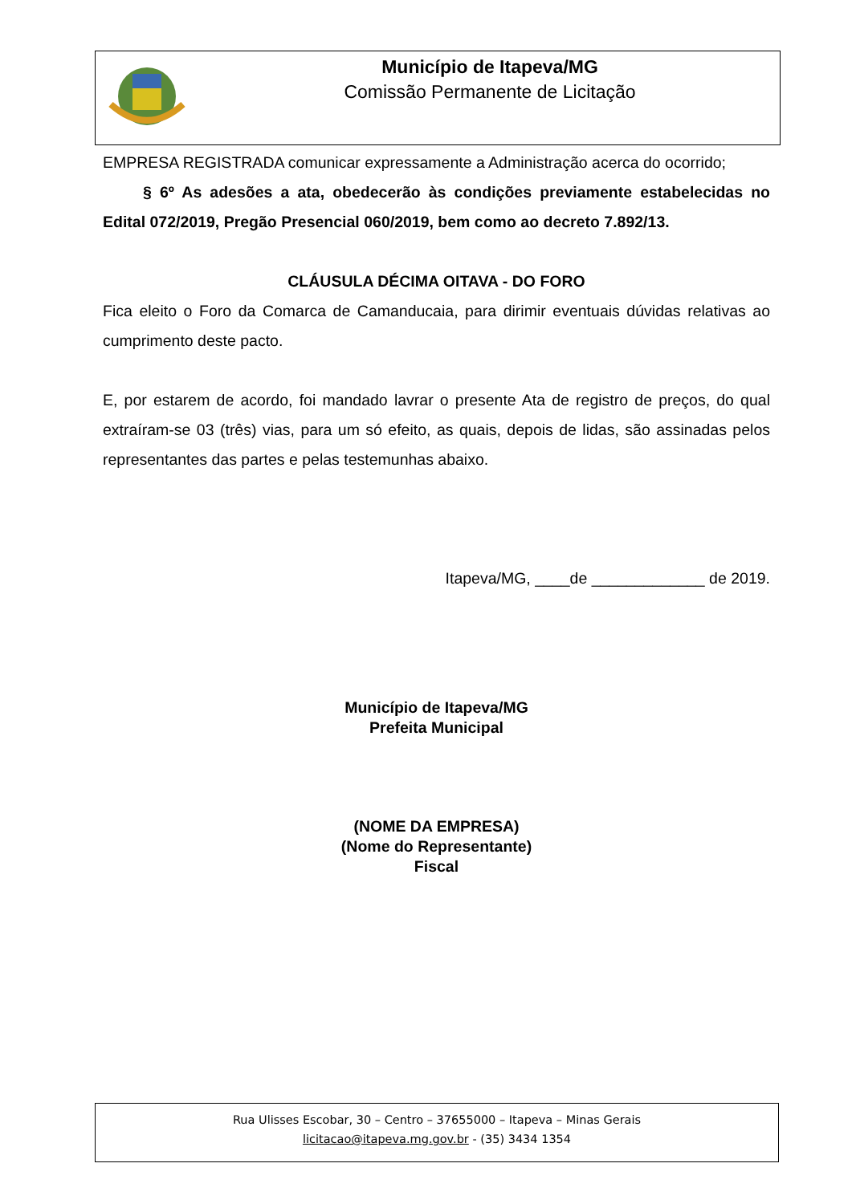Município de Itapeva/MG
Comissão Permanente de Licitação
EMPRESA REGISTRADA comunicar expressamente a Administração acerca do ocorrido;
§ 6º As adesões a ata, obedecerão às condições previamente estabelecidas no Edital 072/2019, Pregão Presencial 060/2019, bem como ao decreto 7.892/13.
CLÁUSULA DÉCIMA OITAVA - DO FORO
Fica eleito o Foro da Comarca de Camanducaia, para dirimir eventuais dúvidas relativas ao cumprimento deste pacto.
E, por estarem de acordo, foi mandado lavrar o presente Ata de registro de preços, do qual extraíram-se 03 (três) vias, para um só efeito, as quais, depois de lidas, são assinadas pelos representantes das partes e pelas testemunhas abaixo.
Itapeva/MG, ____de _____________ de 2019.
Município de Itapeva/MG
Prefeita Municipal
(NOME DA EMPRESA)
(Nome do Representante)
Fiscal
Rua Ulisses Escobar, 30 – Centro – 37655000 – Itapeva – Minas Gerais
licitacao@itapeva.mg.gov.br - (35) 3434 1354